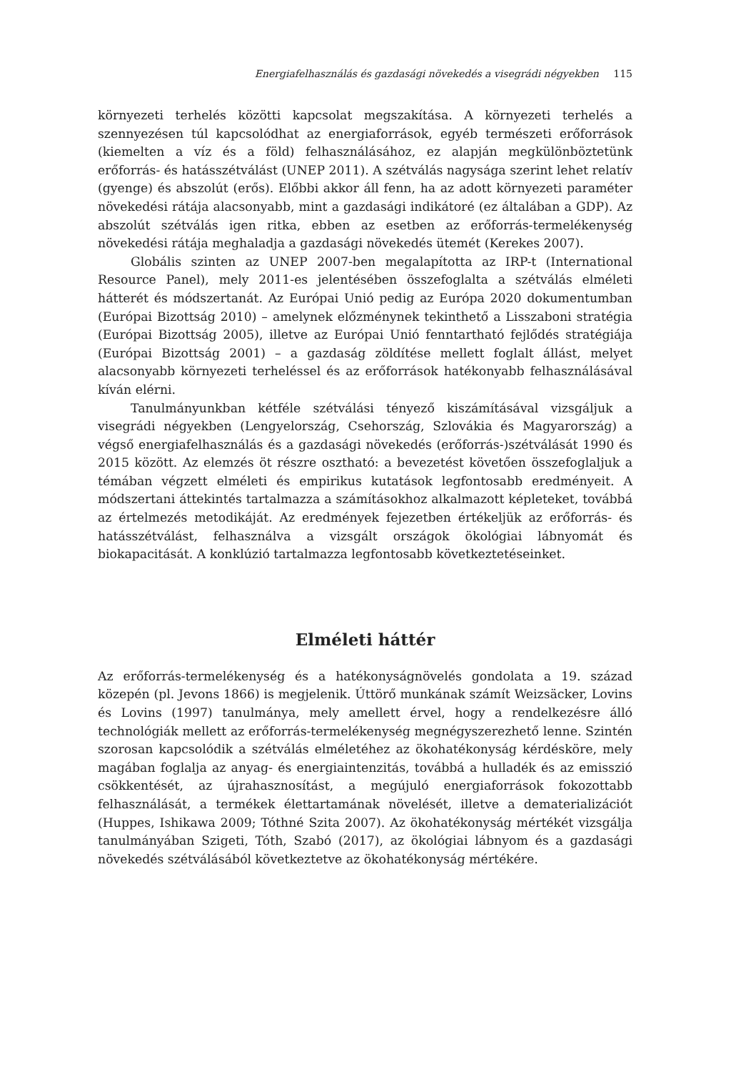Energiafelhasználás és gazdasági növekedés a visegrádi négyekben 115
környezeti terhelés közötti kapcsolat megszakítása. A környezeti terhelés a szennyezésen túl kapcsolódhat az energiaforrások, egyéb természeti erőforrások (kiemelten a víz és a föld) felhasználásához, ez alapján megkülönböztetünk erőforrás- és hatásszétválást (UNEP 2011). A szétválás nagysága szerint lehet relatív (gyenge) és abszolút (erős). Előbbi akkor áll fenn, ha az adott környezeti paraméter növekedési rátája alacsonyabb, mint a gazdasági indikátoré (ez általában a GDP). Az abszolút szétválás igen ritka, ebben az esetben az erőforrás-termelékenység növekedési rátája meghaladja a gazdasági növekedés ütemét (Kerekes 2007).
Globális szinten az UNEP 2007-ben megalapította az IRP-t (International Resource Panel), mely 2011-es jelentésében összefoglalta a szétválás elméleti hátterét és módszertanát. Az Európai Unió pedig az Európa 2020 dokumentumban (Európai Bizottság 2010) – amelynek előzménynek tekinthető a Lisszaboni stratégia (Európai Bizottság 2005), illetve az Európai Unió fenntartható fejlődés stratégiája (Európai Bizottság 2001) – a gazdaság zöldítése mellett foglalt állást, melyet alacsonyabb környezeti terheléssel és az erőforrások hatékonyabb felhasználásával kíván elérni.
Tanulmányunkban kétféle szétválási tényező kiszámításával vizsgáljuk a visegrádi négyekben (Lengyelország, Csehország, Szlovákia és Magyarország) a végső energiafelhasználás és a gazdasági növekedés (erőforrás-)szétválását 1990 és 2015 között. Az elemzés öt részre osztható: a bevezetést követően összefoglaljuk a témában végzett elméleti és empirikus kutatások legfontosabb eredményeit. A módszertani áttekintés tartalmazza a számításokhoz alkalmazott képleteket, továbbá az értelmezés metodikáját. Az eredmények fejezetben értékeljük az erőforrás- és hatásszétválást, felhasználva a vizsgált országok ökológiai lábnyomát és biokapacitását. A konklúzió tartalmazza legfontosabb következtetéseinket.
Elméleti háttér
Az erőforrás-termelékenység és a hatékonyságnövelés gondolata a 19. század közepén (pl. Jevons 1866) is megjelenik. Úttörő munkának számít Weizsäcker, Lovins és Lovins (1997) tanulmánya, mely amellett érvel, hogy a rendelkezésre álló technológiák mellett az erőforrás-termelékenység megnégyszerezhető lenne. Szintén szorosan kapcsolódik a szétválás elméletéhez az ökohatékonyság kérdésköre, mely magában foglalja az anyag- és energiaintenzitás, továbbá a hulladék és az emisszió csökkentését, az újrahasznosítást, a megújuló energiaforrások fokozottabb felhasználását, a termékek élettartamának növelését, illetve a dematerializációt (Huppes, Ishikawa 2009; Tóthné Szita 2007). Az ökohatékonyság mértékét vizsgálja tanulmányában Szigeti, Tóth, Szabó (2017), az ökológiai lábnyom és a gazdasági növekedés szétválásából következtetve az ökohatékonyság mértékére.